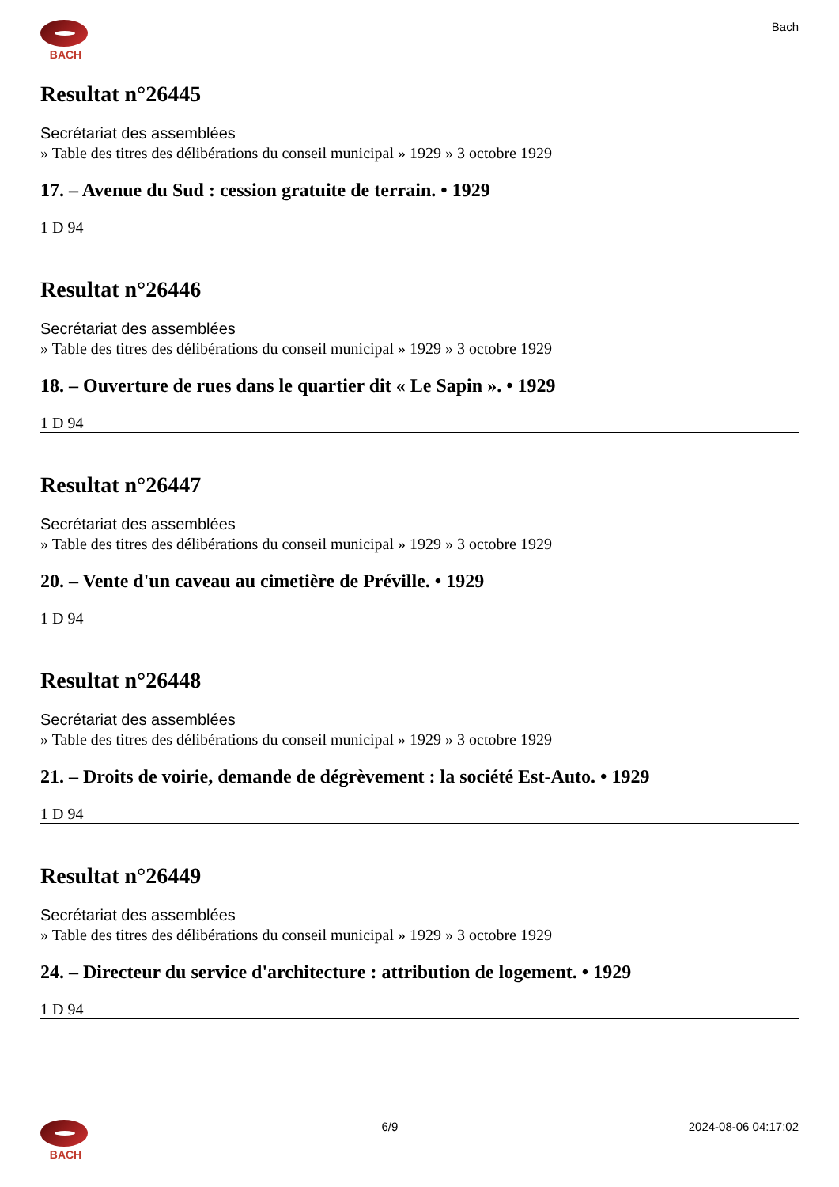BACH Bach
Resultat n°26445
Secrétariat des assemblées
» Table des titres des délibérations du conseil municipal » 1929 » 3 octobre 1929
17. – Avenue du Sud : cession gratuite de terrain. • 1929
1 D 94
Resultat n°26446
Secrétariat des assemblées
» Table des titres des délibérations du conseil municipal » 1929 » 3 octobre 1929
18. – Ouverture de rues dans le quartier dit « Le Sapin ». • 1929
1 D 94
Resultat n°26447
Secrétariat des assemblées
» Table des titres des délibérations du conseil municipal » 1929 » 3 octobre 1929
20. – Vente d'un caveau au cimetière de Préville. • 1929
1 D 94
Resultat n°26448
Secrétariat des assemblées
» Table des titres des délibérations du conseil municipal » 1929 » 3 octobre 1929
21. – Droits de voirie, demande de dégrèvement : la société Est-Auto. • 1929
1 D 94
Resultat n°26449
Secrétariat des assemblées
» Table des titres des délibérations du conseil municipal » 1929 » 3 octobre 1929
24. – Directeur du service d'architecture : attribution de logement. • 1929
1 D 94
BACH 6/9 2024-08-06 04:17:02